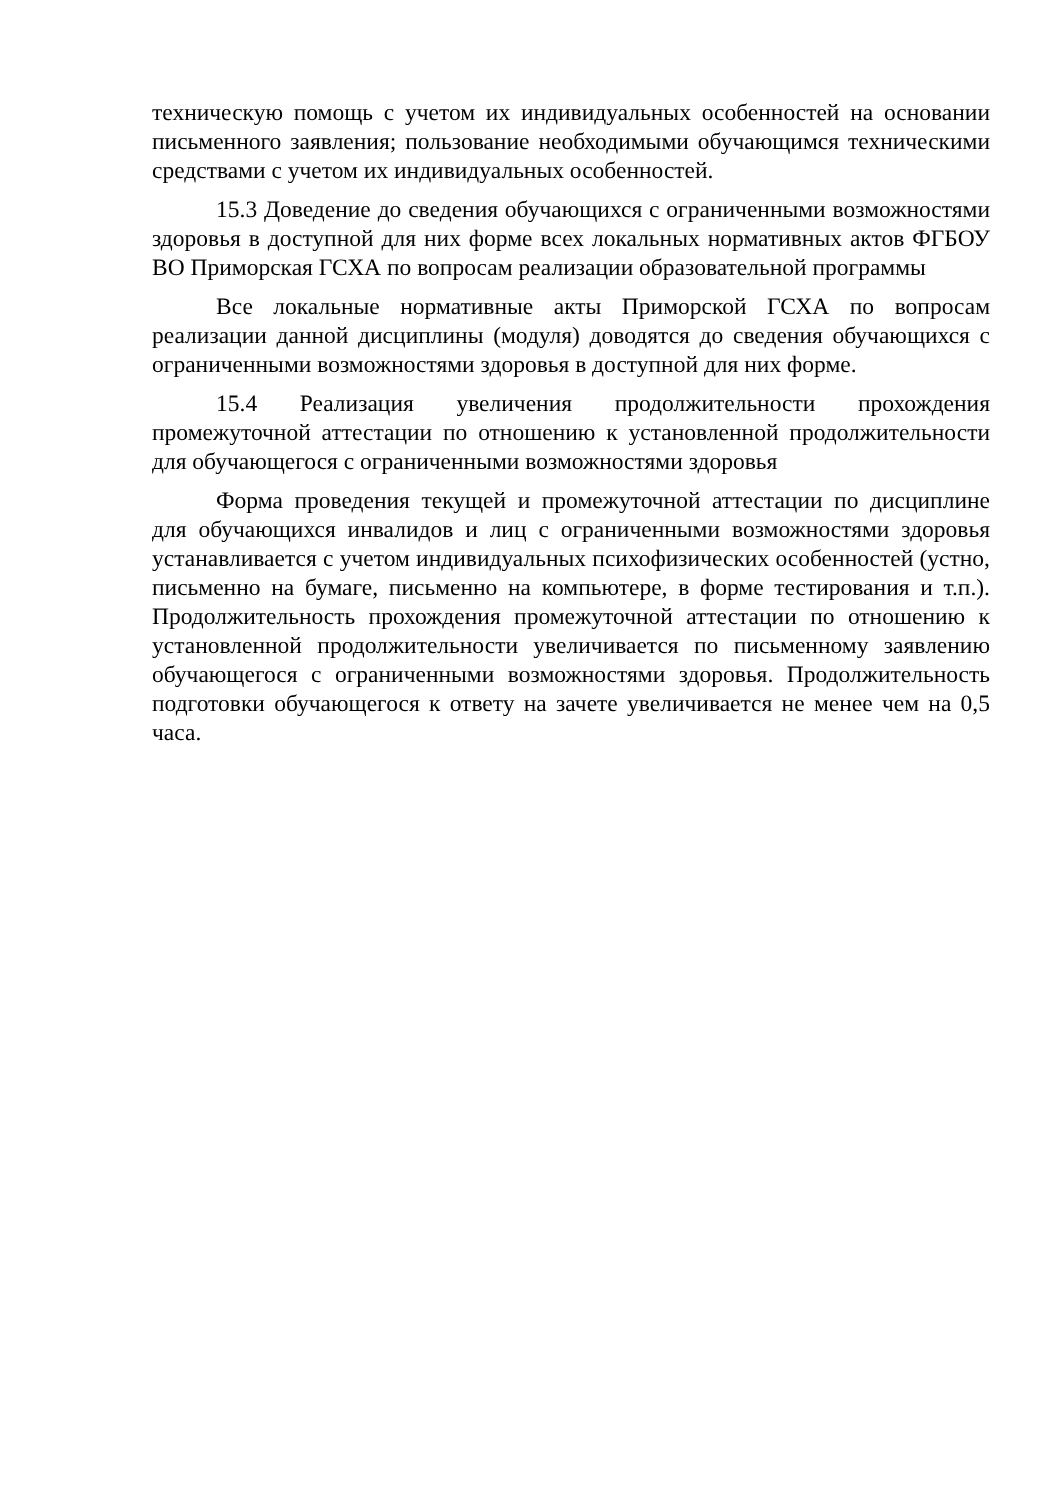техническую помощь с учетом их индивидуальных особенностей на основании письменного заявления; пользование необходимыми обучающимся техническими средствами с учетом их индивидуальных особенностей.
15.3 Доведение до сведения обучающихся с ограниченными возможностями здоровья в доступной для них форме всех локальных нормативных актов ФГБОУ ВО Приморская ГСХА по вопросам реализации образовательной программы
Все локальные нормативные акты Приморской ГСХА по вопросам реализации данной дисциплины (модуля) доводятся до сведения обучающихся с ограниченными возможностями здоровья в доступной для них форме.
15.4 Реализация увеличения продолжительности прохождения промежуточной аттестации по отношению к установленной продолжительности для обучающегося с ограниченными возможностями здоровья
Форма проведения текущей и промежуточной аттестации по дисциплине для обучающихся инвалидов и лиц с ограниченными возможностями здоровья устанавливается с учетом индивидуальных психофизических особенностей (устно, письменно на бумаге, письменно на компьютере, в форме тестирования и т.п.). Продолжительность прохождения промежуточной аттестации по отношению к установленной продолжительности увеличивается по письменному заявлению обучающегося с ограниченными возможностями здоровья. Продолжительность подготовки обучающегося к ответу на зачете увеличивается не менее чем на 0,5 часа.